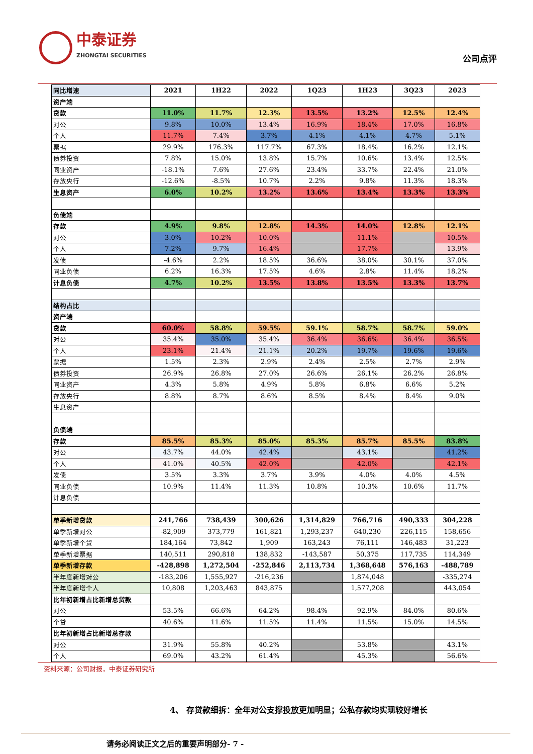中泰证券
ZHONGTAI SECURITIES
公司点评
| 同比增速 | 2021 | 1H22 | 2022 | 1Q23 | 1H23 | 3Q23 | 2023 |
| 资产端 | | | | | | | |
| 贷款 | 11.0% | 11.7% | 12.3% | 13.5% | 13.2% | 12.5% | 12.4% |
| 对公 | 9.8% | 10.0% | 13.4% | 16.9% | 18.4% | 17.0% | 16.8% |
| 个人 | 11.7% | 7.4% | 3.7% | 4.1% | 4.1% | 4.7% | 5.1% |
| 票据 | 29.9% | 176.3% | 117.7% | 67.3% | 18.4% | 16.2% | 12.1% |
| 债券投资 | 7.8% | 15.0% | 13.8% | 15.7% | 10.6% | 13.4% | 12.5% |
| 同业资产 | -18.1% | 7.6% | 27.6% | 23.4% | 33.7% | 22.4% | 21.0% |
| 存放央行 | -12.6% | -8.5% | 10.7% | 2.2% | 9.8% | 11.3% | 18.3% |
| 生息资产 | 6.0% | 10.2% | 13.2% | 13.6% | 13.4% | 13.3% | 13.3% |
| 负债端 | | | | | | | |
| 存款 | 4.9% | 9.8% | 12.8% | 14.3% | 14.0% | 12.8% | 12.1% |
| 对公 | 3.0% | 10.2% | 10.0% | | 11.1% | | 10.5% |
| 个人 | 7.2% | 9.7% | 16.4% | | 17.7% | | 13.9% |
| 发债 | -4.6% | 2.2% | 18.5% | 36.6% | 38.0% | 30.1% | 37.0% |
| 同业负债 | 6.2% | 16.3% | 17.5% | 4.6% | 2.8% | 11.4% | 18.2% |
| 计息负债 | 4.7% | 10.2% | 13.5% | 13.8% | 13.5% | 13.3% | 13.7% |
| 结构占比 | | | | | | | |
| 资产端 | | | | | | | |
| 贷款 | 60.0% | 58.8% | 59.5% | 59.1% | 58.7% | 58.7% | 59.0% |
| 对公 | 35.4% | 35.0% | 35.4% | 36.4% | 36.6% | 36.4% | 36.5% |
| 个人 | 23.1% | 21.4% | 21.1% | 20.2% | 19.7% | 19.6% | 19.6% |
| 票据 | 1.5% | 2.3% | 2.9% | 2.4% | 2.5% | 2.7% | 2.9% |
| 债券投资 | 26.9% | 26.8% | 27.0% | 26.6% | 26.1% | 26.2% | 26.8% |
| 同业资产 | 4.3% | 5.8% | 4.9% | 5.8% | 6.8% | 6.6% | 5.2% |
| 存放央行 | 8.8% | 8.7% | 8.6% | 8.5% | 8.4% | 8.4% | 9.0% |
| 生息资产 | | | | | | | |
| 负债端 | | | | | | | |
| 存款 | 85.5% | 85.3% | 85.0% | 85.3% | 85.7% | 85.5% | 83.8% |
| 对公 | 43.7% | 44.0% | 42.4% | | 43.1% | | 41.2% |
| 个人 | 41.0% | 40.5% | 42.0% | | 42.0% | | 42.1% |
| 发债 | 3.5% | 3.3% | 3.7% | 3.9% | 4.0% | 4.0% | 4.5% |
| 同业负债 | 10.9% | 11.4% | 11.3% | 10.8% | 10.3% | 10.6% | 11.7% |
| 计息负债 | | | | | | | |
| 单季新增贷款 | 241,766 | 738,439 | 300,626 | 1,314,829 | 766,716 | 490,333 | 304,228 |
| 单季新增对公 | -82,909 | 373,779 | 161,821 | 1,293,237 | 640,230 | 226,115 | 158,656 |
| 单季新增个贷 | 184,164 | 73,842 | 1,909 | 163,243 | 76,111 | 146,483 | 31,223 |
| 单季新增票据 | 140,511 | 290,818 | 138,832 | -143,587 | 50,375 | 117,735 | 114,349 |
| 单季新增存款 | -428,898 | 1,272,504 | -252,846 | 2,113,734 | 1,368,648 | 576,163 | -488,789 |
| 半年度新增对公 | -183,206 | 1,555,927 | -216,236 | | 1,874,048 | | -335,274 |
| 半年度新增个人 | 10,808 | 1,203,463 | 843,875 | | 1,577,208 | | 443,054 |
| 比年初新增占比新增总贷款 | | | | | | | |
| 对公 | 53.5% | 66.6% | 64.2% | 98.4% | 92.9% | 84.0% | 80.6% |
| 个贷 | 40.6% | 11.6% | 11.5% | 11.4% | 11.5% | 15.0% | 14.5% |
| 比年初新增占比新增总存款 | | | | | | | |
| 对公 | 31.9% | 55.8% | 40.2% | | 53.8% | | 43.1% |
| 个人 | 69.0% | 43.2% | 61.4% | | 45.3% | | 56.6% |
资料来源：公司财报，中泰证券研究所
4、 存贷款细拆：全年对公支撑投放更加明显；公私存款均实现较好增长
请务必阅读正文之后的重要声明部分- 7 -